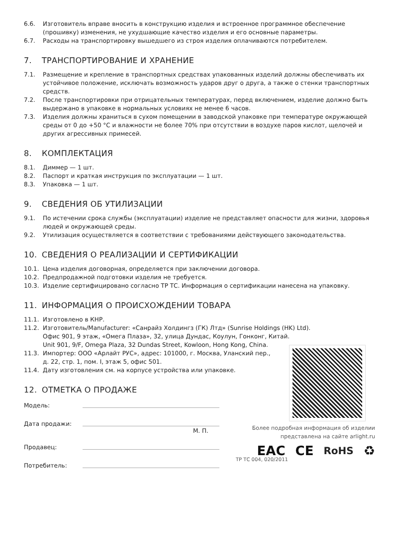6.6. Изготовитель вправе вносить в конструкцию изделия и встроенное программное обеспечение (прошивку) изменения, не ухудшающие качество изделия и его основные параметры.
6.7. Расходы на транспортировку вышедшего из строя изделия оплачиваются потребителем.
7. ТРАНСПОРТИРОВАНИЕ И ХРАНЕНИЕ
7.1. Размещение и крепление в транспортных средствах упакованных изделий должны обеспечивать их устойчивое положение, исключать возможность ударов друг о друга, а также о стенки транспортных средств.
7.2. После транспортировки при отрицательных температурах, перед включением, изделие должно быть выдержано в упаковке в нормальных условиях не менее 6 часов.
7.3. Изделия должны храниться в сухом помещении в заводской упаковке при температуре окружающей среды от 0 до +50 °С и влажности не более 70% при отсутствии в воздухе паров кислот, щелочей и других агрессивных примесей.
8. КОМПЛЕКТАЦИЯ
8.1. Диммер — 1 шт.
8.2. Паспорт и краткая инструкция по эксплуатации — 1 шт.
8.3. Упаковка — 1 шт.
9. СВЕДЕНИЯ ОБ УТИЛИЗАЦИИ
9.1. По истечении срока службы (эксплуатации) изделие не представляет опасности для жизни, здоровья людей и окружающей среды.
9.2. Утилизация осуществляется в соответствии с требованиями действующего законодательства.
10. СВЕДЕНИЯ О РЕАЛИЗАЦИИ И СЕРТИФИКАЦИИ
10.1. Цена изделия договорная, определяется при заключении договора.
10.2. Предпродажной подготовки изделия не требуется.
10.3. Изделие сертифицировано согласно ТР ТС. Информация о сертификации нанесена на упаковку.
11. ИНФОРМАЦИЯ О ПРОИСХОЖДЕНИИ ТОВАРА
11.1. Изготовлено в КНР.
11.2. Изготовитель/Manufacturer: «Санрайз Холдингз (ГК) Лтд» (Sunrise Holdings (HK) Ltd).
Офис 901, 9 этаж, «Омега Плаза», 32, улица Дундас, Коулун, Гонконг, Китай.
Unit 901, 9/F, Omega Plaza, 32 Dundas Street, Kowloon, Hong Kong, China.
11.3. Импортер: ООО «Арлайт РУС», адрес: 101000, г. Москва, Уланский пер.,
д. 22, стр. 1, пом. I, этаж 5, офис 501.
11.4. Дату изготовления см. на корпусе устройства или упаковке.
12. ОТМЕТКА О ПРОДАЖЕ
Модель:
Дата продажи:
М. П.
Продавец:
Потребитель:
Более подробная информация об изделии
представлена на сайте arlight.ru
ЕАС CE RoHS ♻
ТР ТС 004, 020/2011